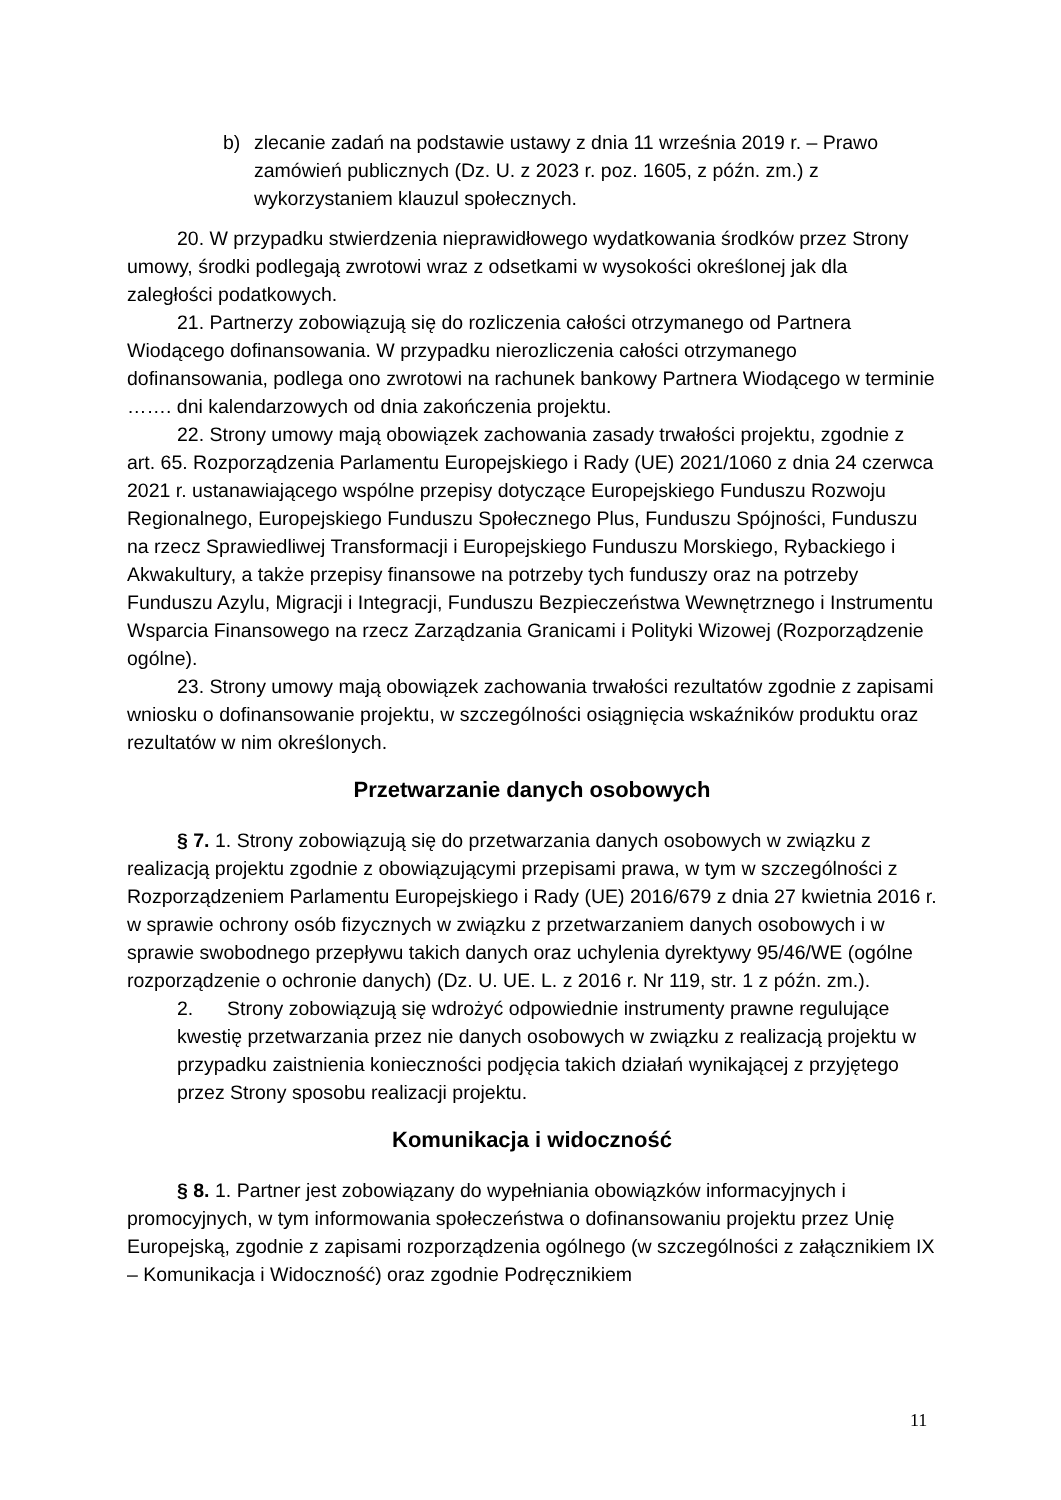b) zlecanie zadań na podstawie ustawy z dnia 11 września 2019 r. – Prawo zamówień publicznych (Dz. U. z 2023 r. poz. 1605, z późn. zm.) z wykorzystaniem klauzul społecznych.
20. W przypadku stwierdzenia nieprawidłowego wydatkowania środków przez Strony umowy, środki podlegają zwrotowi wraz z odsetkami w wysokości określonej jak dla zaległości podatkowych.
21. Partnerzy zobowiązują się do rozliczenia całości otrzymanego od Partnera Wiodącego dofinansowania. W przypadku nierozliczenia całości otrzymanego dofinansowania, podlega ono zwrotowi na rachunek bankowy Partnera Wiodącego w terminie ……. dni kalendarzowych od dnia zakończenia projektu.
22. Strony umowy mają obowiązek zachowania zasady trwałości projektu, zgodnie z art. 65. Rozporządzenia Parlamentu Europejskiego i Rady (UE) 2021/1060 z dnia 24 czerwca 2021 r. ustanawiającego wspólne przepisy dotyczące Europejskiego Funduszu Rozwoju Regionalnego, Europejskiego Funduszu Społecznego Plus, Funduszu Spójności, Funduszu na rzecz Sprawiedliwej Transformacji i Europejskiego Funduszu Morskiego, Rybackiego i Akwakultury, a także przepisy finansowe na potrzeby tych funduszy oraz na potrzeby Funduszu Azylu, Migracji i Integracji, Funduszu Bezpieczeństwa Wewnętrznego i Instrumentu Wsparcia Finansowego na rzecz Zarządzania Granicami i Polityki Wizowej (Rozporządzenie ogólne).
23. Strony umowy mają obowiązek zachowania trwałości rezultatów zgodnie z zapisami wniosku o dofinansowanie projektu, w szczególności osiągnięcia wskaźników produktu oraz rezultatów w nim określonych.
Przetwarzanie danych osobowych
§ 7. 1. Strony zobowiązują się do przetwarzania danych osobowych w związku z realizacją projektu zgodnie z obowiązującymi przepisami prawa, w tym w szczególności z Rozporządzeniem Parlamentu Europejskiego i Rady (UE) 2016/679 z dnia 27 kwietnia 2016 r. w sprawie ochrony osób fizycznych w związku z przetwarzaniem danych osobowych i w sprawie swobodnego przepływu takich danych oraz uchylenia dyrektywy 95/46/WE (ogólne rozporządzenie o ochronie danych) (Dz. U. UE. L. z 2016 r. Nr 119, str. 1 z późn. zm.).
2. Strony zobowiązują się wdrożyć odpowiednie instrumenty prawne regulujące kwestię przetwarzania przez nie danych osobowych w związku z realizacją projektu w przypadku zaistnienia konieczności podjęcia takich działań wynikającej z przyjętego przez Strony sposobu realizacji projektu.
Komunikacja i widoczność
§ 8. 1. Partner jest zobowiązany do wypełniania obowiązków informacyjnych i promocyjnych, w tym informowania społeczeństwa o dofinansowaniu projektu przez Unię Europejską, zgodnie z zapisami rozporządzenia ogólnego (w szczególności z załącznikiem IX – Komunikacja i Widoczność) oraz zgodnie Podręcznikiem
11